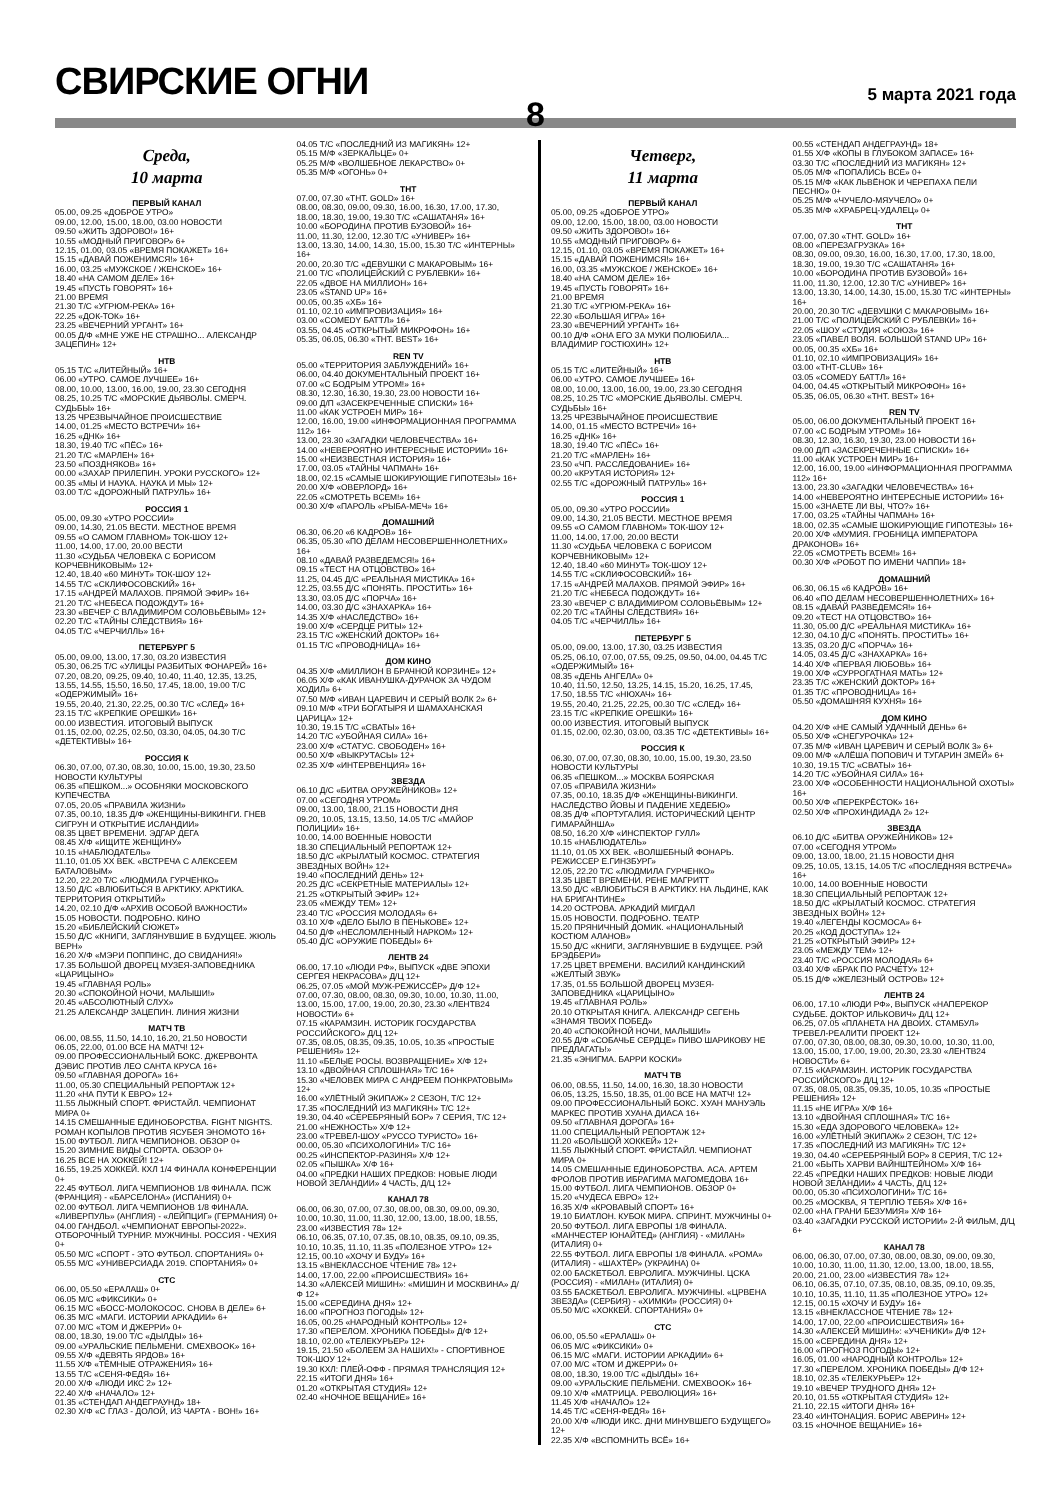СВИРСКИЕ ОГНИ
5 марта 2021 года
8
Среда,
10 марта
ПЕРВЫЙ КАНАЛ
05.00, 09.25 «ДОБРОЕ УТРО»
09.00, 12.00, 15.00, 18.00, 03.00 НОВОСТИ
09.50 «ЖИТЬ ЗДОРОВО!» 16+
10.55 «МОДНЫЙ ПРИГОВОР» 6+
12.15, 01.00, 03.05 «ВРЕМЯ ПОКАЖЕТ» 16+
15.15 «ДАВАЙ ПОЖЕНИМСЯ!» 16+
16.00, 03.25 «МУЖСКОЕ / ЖЕНСКОЕ» 16+
18.40 «НА САМОМ ДЕЛЕ» 16+
19.45 «ПУСТЬ ГОВОРЯТ» 16+
21.00 ВРЕМЯ
21.30 Т/С «УГРЮМ-РЕКА» 16+
22.25 «ДОК-ТОК» 16+
23.25 «ВЕЧЕРНИЙ УРГАНТ» 16+
00.05 Д/Ф «МНЕ УЖЕ НЕ СТРАШНО... АЛЕКСАНДР ЗАЦЕПИН» 12+
НТВ
05.15 Т/С «ЛИТЕЙНЫЙ» 16+
06.00 «УТРО. САМОЕ ЛУЧШЕЕ» 16+
08.00, 10.00, 13.00, 16.00, 19.00, 23.30 СЕГОДНЯ
08.25, 10.25 Т/С «МОРСКИЕ ДЬЯВОЛЫ. СМЕРЧ. СУДЬБЫ» 16+
13.25 ЧРЕЗВЫЧАЙНОЕ ПРОИСШЕСТВИЕ
14.00, 01.25 «МЕСТО ВСТРЕЧИ» 16+
16.25 «ДНК» 16+
18.30, 19.40 Т/С «ПЁС» 16+
21.20 Т/С «МАРЛЕН» 16+
23.50 «ПОЗДНЯКОВ» 16+
00.00 «ЗАХАР ПРИЛЕПИН. УРОКИ РУССКОГО» 12+
00.35 «МЫ И НАУКА. НАУКА И МЫ» 12+
03.00 Т/С «ДОРОЖНЫЙ ПАТРУЛЬ» 16+
РОССИЯ 1
05.00, 09.30 «УТРО РОССИИ»
09.00, 14.30, 21.05 ВЕСТИ. МЕСТНОЕ ВРЕМЯ
09.55 «О САМОМ ГЛАВНОМ» ТОК-ШОУ 12+
11.00, 14.00, 17.00, 20.00 ВЕСТИ
11.30 «СУДЬБА ЧЕЛОВЕКА С БОРИСОМ КОРЧЕВНИКОВЫМ» 12+
12.40, 18.40 «60 МИНУТ» ТОК-ШОУ 12+
14.55 Т/С «СКЛИФОСОВСКИЙ» 16+
17.15 «АНДРЕЙ МАЛАХОВ. ПРЯМОЙ ЭФИР» 16+
21.20 Т/С «НЕБЕСА ПОДОЖДУТ» 16+
23.30 «ВЕЧЕР С ВЛАДИМИРОМ СОЛОВЬЁВЫМ» 12+
02.20 Т/С «ТАЙНЫ СЛЕДСТВИЯ» 16+
04.05 Т/С «ЧЕРЧИЛЛЬ» 16+
ПЕТЕРБУРГ 5
05.00, 09.00, 13.00, 17.30, 03.20 ИЗВЕСТИЯ
05.30, 06.25 Т/С «УЛИЦЫ РАЗБИТЫХ ФОНАРЕЙ» 16+
07.20, 08.20, 09.25, 09.40, 10.40, 11.40, 12.35, 13.25, 13.55, 14.55, 15.50, 16.50, 17.45, 18.00, 19.00 Т/С «ОДЕРЖИМЫЙ» 16+
19.55, 20.40, 21.30, 22.25, 00.30 Т/С «СЛЕД» 16+
23.15 Т/С «КРЕПКИЕ ОРЕШКИ» 16+
00.00 ИЗВЕСТИЯ. ИТОГОВЫЙ ВЫПУСК
01.15, 02.00, 02.25, 02.50, 03.30, 04.05, 04.30 Т/С «ДЕТЕКТИВЫ» 16+
РОССИЯ К
06.30, 07.00, 07.30, 08.30, 10.00, 15.00, 19.30, 23.50 НОВОСТИ КУЛЬТУРЫ
06.35 «ПЕШКОМ...» ОСОБНЯКИ МОСКОВСКОГО КУПЕЧЕСТВА
07.05, 20.05 «ПРАВИЛА ЖИЗНИ»
07.35, 00.10, 18.35 Д/Ф «ЖЕНЩИНЫ-ВИКИНГИ. ГНЕВ СИГРУН И ОТКРЫТИЕ ИСЛАНДИИ»
08.35 ЦВЕТ ВРЕМЕНИ. ЭДГАР ДЕГА
08.45 Х/Ф «ИЩИТЕ ЖЕНЩИНУ»
10.15 «НАБЛЮДАТЕЛЬ»
11.10, 01.05 ХХ ВЕК. «ВСТРЕЧА С АЛЕКСЕЕМ БАТАЛОВЫМ»
12.20, 22.20 Т/С «ЛЮДМИЛА ГУРЧЕНКО»
13.50 Д/С «ВЛЮБИТЬСЯ В АРКТИКУ. АРКТИКА. ТЕРРИТОРИЯ ОТКРЫТИЙ»
14.20, 02.10 Д/Ф «АРХИВ ОСОБОЙ ВАЖНОСТИ»
15.05 НОВОСТИ. ПОДРОБНО. КИНО
15.20 «БИБЛЕЙСКИЙ СЮЖЕТ»
15.50 Д/С «КНИГИ, ЗАГЛЯНУВШИЕ В БУДУЩЕЕ. ЖЮЛЬ ВЕРН»
16.20 Х/Ф «МЭРИ ПОППИНС, ДО СВИДАНИЯ!»
17.35 БОЛЬШОЙ ДВОРЕЦ МУЗЕЯ-ЗАПОВЕДНИКА «ЦАРИЦЫНО»
19.45 «ГЛАВНАЯ РОЛЬ»
20.30 «СПОКОЙНОЙ НОЧИ, МАЛЫШИ!»
20.45 «АБСОЛЮТНЫЙ СЛУХ»
21.25 АЛЕКСАНДР ЗАЦЕПИН. ЛИНИЯ ЖИЗНИ
МАТЧ ТВ
06.00, 08.55, 11.50, 14.10, 16.20, 21.50 НОВОСТИ
06.05, 22.00, 01.00 ВСЕ НА МАТЧ! 12+
09.00 ПРОФЕССИОНАЛЬНЫЙ БОКС. ДЖЕРВОНТА ДЭВИС ПРОТИВ ЛЕО САНТА КРУСА 16+
09.50 «ГЛАВНАЯ ДОРОГА» 16+
11.00, 05.30 СПЕЦИАЛЬНЫЙ РЕПОРТАЖ 12+
11.20 «НА ПУТИ К ЕВРО» 12+
11.55 ЛЫЖНЫЙ СПОРТ. ФРИСТАЙЛ. ЧЕМПИОНАТ МИРА 0+
14.15 СМЕШАННЫЕ ЕДИНОБОРСТВА. FIGHT NIGHTS. РОМАН КОПЫЛОВ ПРОТИВ ЯСУБЕЯ ЭНОМОТО 16+
15.00 ФУТБОЛ. ЛИГА ЧЕМПИОНОВ. ОБЗОР 0+
15.20 ЗИМНИЕ ВИДЫ СПОРТА. ОБЗОР 0+
16.25 ВСЕ НА ХОККЕЙ! 12+
16.55, 19.25 ХОККЕЙ. КХЛ 1/4 ФИНАЛА КОНФЕРЕНЦИИ 0+
22.45 ФУТБОЛ. ЛИГА ЧЕМПИОНОВ 1/8 ФИНАЛА. ПСЖ (ФРАНЦИЯ) - «БАРСЕЛОНА» (ИСПАНИЯ) 0+
02.00 ФУТБОЛ. ЛИГА ЧЕМПИОНОВ 1/8 ФИНАЛА. «ЛИВЕРПУЛЬ» (АНГЛИЯ) - «ЛЕЙПЦИГ» (ГЕРМАНИЯ) 0+
04.00 ГАНДБОЛ. «ЧЕМПИОНАТ ЕВРОПЫ-2022». ОТБОРОЧНЫЙ ТУРНИР. МУЖЧИНЫ. РОССИЯ - ЧЕХИЯ 0+
05.50 М/С «СПОРТ - ЭТО ФУТБОЛ. СПОРТАНИЯ» 0+
05.55 М/С «УНИВЕРСИАДА 2019. СПОРТАНИЯ» 0+
СТС
06.00, 05.50 «ЕРАЛАШ» 0+
06.05 М/С «ФИКСИКИ» 0+
06.15 М/С «БОСС-МОЛОКОСОС. СНОВА В ДЕЛЕ» 6+
06.35 М/С «МАГИ. ИСТОРИИ АРКАДИИ» 6+
07.00 М/С «ТОМ И ДЖЕРРИ» 0+
08.00, 18.30, 19.00 Т/С «ДЫЛДЫ» 16+
09.00 «УРАЛЬСКИЕ ПЕЛЬМЕНИ. СМЕХBOOK» 16+
09.55 Х/Ф «ДЕВЯТЬ ЯРДОВ» 16+
11.55 Х/Ф «ТЁМНЫЕ ОТРАЖЕНИЯ» 16+
13.55 Т/С «СЕНЯ-ФЕДЯ» 16+
20.00 Х/Ф «ЛЮДИ ИКС 2» 12+
22.40 Х/Ф «НАЧАЛО» 12+
01.35 «СТЕНДАП АНДЕГРАУНД» 18+
02.30 Х/Ф «С ГЛАЗ - ДОЛОЙ, ИЗ ЧАРТА - ВОН!» 16+
04.05 Т/С «ПОСЛЕДНИЙ ИЗ МАГИКЯН» 12+
05.15 М/Ф «ЗЕРКАЛЬЦЕ» 0+
05.25 М/Ф «ВОЛШЕБНОЕ ЛЕКАРСТВО» 0+
05.35 М/Ф «ОГОНЬ» 0+
ТНТ
07.00, 07.30 «ТНТ. GOLD» 16+
08.00, 08.30, 09.00, 09.30, 16.00, 16.30, 17.00, 17.30, 18.00, 18.30, 19.00, 19.30 Т/С «САШАТАНЯ» 16+
10.00 «БОРОДИНА ПРОТИВ БУЗОВОЙ» 16+
11.00, 11.30, 12.00, 12.30 Т/С «УНИВЕР» 16+
13.00, 13.30, 14.00, 14.30, 15.00, 15.30 Т/С «ИНТЕРНЫ» 16+
20.00, 20.30 Т/С «ДЕВУШКИ С МАКАРОВЫМ» 16+
21.00 Т/С «ПОЛИЦЕЙСКИЙ С РУБЛЕВКИ» 16+
22.05 «ДВОЕ НА МИЛЛИОН» 16+
23.05 «STAND UP» 16+
00.05, 00.35 «ХБ» 16+
01.10, 02.10 «ИМПРОВИЗАЦИЯ» 16+
03.00 «COMEDY БАТТЛ» 16+
03.55, 04.45 «ОТКРЫТЫЙ МИКРОФОН» 16+
05.35, 06.05, 06.30 «ТНТ. BEST» 16+
REN TV
05.00 «ТЕРРИТОРИЯ ЗАБЛУЖДЕНИЙ» 16+
06.00, 04.40 ДОКУМЕНТАЛЬНЫЙ ПРОЕКТ 16+
07.00 «С БОДРЫМ УТРОМ!» 16+
08.30, 12.30, 16.30, 19.30, 23.00 НОВОСТИ 16+
09.00 Д/П «ЗАСЕКРЕЧЕННЫЕ СПИСКИ» 16+
11.00 «КАК УСТРОЕН МИР» 16+
12.00, 16.00, 19.00 «ИНФОРМАЦИОННАЯ ПРОГРАММА 112» 16+
13.00, 23.30 «ЗАГАДКИ ЧЕЛОВЕЧЕСТВА» 16+
14.00 «НЕВЕРОЯТНО ИНТЕРЕСНЫЕ ИСТОРИИ» 16+
15.00 «НЕИЗВЕСТНАЯ ИСТОРИЯ» 16+
17.00, 03.05 «ТАЙНЫ ЧАПМАН» 16+
18.00, 02.15 «САМЫЕ ШОКИРУЮЩИЕ ГИПОТЕЗЫ» 16+
20.00 Х/Ф «ОВЕРЛОРД» 16+
22.05 «СМОТРЕТЬ ВСЕМ!» 16+
00.30 Х/Ф «ПАРОЛЬ «РЫБА-МЕЧ» 16+
ДОМАШНИЙ
06.30, 06.20 «6 КАДРОВ» 16+
06.35, 05.30 «ПО ДЕЛАМ НЕСОВЕРШЕННОЛЕТНИХ» 16+
08.10 «ДАВАЙ РАЗВЕДЕМСЯ!» 16+
09.15 «ТЕСТ НА ОТЦОВСТВО» 16+
11.25, 04.45 Д/С «РЕАЛЬНАЯ МИСТИКА» 16+
12.25, 03.55 Д/С «ПОНЯТЬ. ПРОСТИТЬ» 16+
13.30, 03.05 Д/С «ПОРЧА» 16+
14.00, 03.30 Д/С «ЗНАХАРКА» 16+
14.35 Х/Ф «НАСЛЕДСТВО» 16+
19.00 Х/Ф «СЕРДЦЕ РИТЫ» 12+
23.15 Т/С «ЖЕНСКИЙ ДОКТОР» 16+
01.15 Т/С «ПРОВОДНИЦА» 16+
ДОМ КИНО
04.35 Х/Ф «МИЛЛИОН В БРАЧНОЙ КОРЗИНЕ» 12+
06.05 Х/Ф «КАК ИВАНУШКА-ДУРАЧОК ЗА ЧУДОМ ХОДИЛ» 6+
07.50 М/Ф «ИВАН ЦАРЕВИЧ И СЕРЫЙ ВОЛК 2» 6+
09.10 М/Ф «ТРИ БОГАТЫРЯ И ШАМАХАНСКАЯ ЦАРИЦА» 12+
10.30, 19.15 Т/С «СВАТЫ» 16+
14.20 Т/С «УБОЙНАЯ СИЛА» 16+
23.00 Х/Ф «СТАТУС. СВОБОДЕН» 16+
00.50 Х/Ф «ВЫКРУТАСЫ» 12+
02.35 Х/Ф «ИНТЕРВЕНЦИЯ» 16+
ЗВЕЗДА
06.10 Д/С «БИТВА ОРУЖЕЙНИКОВ» 12+
07.00 «СЕГОДНЯ УТРОМ»
09.00, 13.00, 18.00, 21.15 НОВОСТИ ДНЯ
09.20, 10.05, 13.15, 13.50, 14.05 Т/С «МАЙОР ПОЛИЦИИ» 16+
10.00, 14.00 ВОЕННЫЕ НОВОСТИ
18.30 СПЕЦИАЛЬНЫЙ РЕПОРТАЖ 12+
18.50 Д/С «КРЫЛАТЫЙ КОСМОС. СТРАТЕГИЯ ЗВЕЗДНЫХ ВОЙН» 12+
19.40 «ПОСЛЕДНИЙ ДЕНЬ» 12+
20.25 Д/С «СЕКРЕТНЫЕ МАТЕРИАЛЫ» 12+
21.25 «ОТКРЫТЫЙ ЭФИР» 12+
23.05 «МЕЖДУ ТЕМ» 12+
23.40 Т/С «РОССИЯ МОЛОДАЯ» 6+
03.10 Х/Ф «ДЕЛО БЫЛО В ПЕНЬКОВЕ» 12+
04.50 Д/Ф «НЕСЛОМЛЕННЫЙ НАРКОМ» 12+
05.40 Д/С «ОРУЖИЕ ПОБЕДЫ» 6+
ЛЕНТВ 24
06.00, 17.10 «ЛЮДИ РФ», ВЫПУСК «ДВЕ ЭПОХИ СЕРГЕЯ НЕКРАСОВА» Д/Ц 12+
06.25, 07.05 «МОЙ МУЖ-РЕЖИССЁР» Д/Ф 12+
07.00, 07.30, 08.00, 08.30, 09.30, 10.00, 10.30, 11.00, 13.00, 15.00, 17.00, 19.00, 20.30, 23.30 «ЛЕНТВ24 НОВОСТИ» 6+
07.15 «КАРАМЗИН. ИСТОРИК ГОСУДАРСТВА РОССИЙСКОГО» Д/Ц 12+
07.35, 08.05, 08.35, 09.35, 10.05, 10.35 «ПРОСТЫЕ РЕШЕНИЯ» 12+
11.10 «БЕЛЫЕ РОСЫ. ВОЗВРАЩЕНИЕ» Х/Ф 12+
13.10 «ДВОЙНАЯ СПЛОШНАЯ» Т/С 16+
15.30 «ЧЕЛОВЕК МИРА С АНДРЕЕМ ПОНКРАТОВЫМ» 12+
16.00 «УЛЁТНЫЙ ЭКИПАЖ» 2 СЕЗОН, Т/С 12+
17.35 «ПОСЛЕДНИЙ ИЗ МАГИКЯН» Т/С 12+
19.30, 04.40 «СЕРЕБРЯНЫЙ БОР» 7 СЕРИЯ, Т/С 12+
21.00 «НЕЖНОСТЬ» Х/Ф 12+
23.00 «ТРЕВЕЛ-ШОУ «РУССО ТУРИСТО» 16+
00.00, 05.30 «ПСИХОЛОГИНИ» Т/С 16+
00.25 «ИНСПЕКТОР-РАЗИНЯ» Х/Ф 12+
02.05 «ПЫШКА» Х/Ф 16+
04.00 «ПРЕДКИ НАШИХ ПРЕДКОВ: НОВЫЕ ЛЮДИ НОВОЙ ЗЕЛАНДИИ» 4 ЧАСТЬ, Д/Ц 12+
КАНАЛ 78
06.00, 06.30, 07.00, 07.30, 08.00, 08.30, 09.00, 09.30, 10.00, 10.30, 11.00, 11.30, 12.00, 13.00, 18.00, 18.55, 23.00 «ИЗВЕСТИЯ 78» 12+
06.10, 06.35, 07.10, 07.35, 08.10, 08.35, 09.10, 09.35, 10.10, 10.35, 11.10, 11.35 «ПОЛЕЗНОЕ УТРО» 12+
12.15, 00.10 «ХОЧУ И БУДУ» 16+
13.15 «ВНЕКЛАССНОЕ ЧТЕНИЕ 78» 12+
14.00, 17.00, 22.00 «ПРОИСШЕСТВИЯ» 16+
14.30 «АЛЕКСЕЙ МИШИН»: «МИШИН И МОСКВИНА» Д/Ф 12+
15.00 «СЕРЕДИНА ДНЯ» 12+
16.00 «ПРОГНОЗ ПОГОДЫ» 12+
16.05, 00.25 «НАРОДНЫЙ КОНТРОЛЬ» 12+
17.30 «ПЕРЕЛОМ. ХРОНИКА ПОБЕДЫ» Д/Ф 12+
18.10, 02.00 «ТЕЛЕКУРЬЕР» 12+
19.15, 21.50 «БОЛЕЕМ ЗА НАШИХ!» - СПОРТИВНОЕ ТОК-ШОУ 12+
19.30 КХЛ: ПЛЕЙ-ОФФ - ПРЯМАЯ ТРАНСЛЯЦИЯ 12+
22.15 «ИТОГИ ДНЯ» 16+
01.20 «ОТКРЫТАЯ СТУДИЯ» 12+
02.40 «НОЧНОЕ ВЕЩАНИЕ» 16+
Четверг,
11 марта
ПЕРВЫЙ КАНАЛ
05.00, 09.25 «ДОБРОЕ УТРО»
09.00, 12.00, 15.00, 18.00, 03.00 НОВОСТИ
09.50 «ЖИТЬ ЗДОРОВО!» 16+
10.55 «МОДНЫЙ ПРИГОВОР» 6+
12.15, 01.10, 03.05 «ВРЕМЯ ПОКАЖЕТ» 16+
15.15 «ДАВАЙ ПОЖЕНИМСЯ!» 16+
16.00, 03.35 «МУЖСКОЕ / ЖЕНСКОЕ» 16+
18.40 «НА САМОМ ДЕЛЕ» 16+
19.45 «ПУСТЬ ГОВОРЯТ» 16+
21.00 ВРЕМЯ
21.30 Т/С «УГРЮМ-РЕКА» 16+
22.30 «БОЛЬШАЯ ИГРА» 16+
23.30 «ВЕЧЕРНИЙ УРГАНТ» 16+
00.10 Д/Ф «ОНА ЕГО ЗА МУКИ ПОЛЮБИЛА... ВЛАДИМИР ГОСТЮХИН» 12+
НТВ
05.15 Т/С «ЛИТЕЙНЫЙ» 16+
06.00 «УТРО. САМОЕ ЛУЧШЕЕ» 16+
08.00, 10.00, 13.00, 16.00, 19.00, 23.30 СЕГОДНЯ
08.25, 10.25 Т/С «МОРСКИЕ ДЬЯВОЛЫ. СМЕРЧ. СУДЬБЫ» 16+
13.25 ЧРЕЗВЫЧАЙНОЕ ПРОИСШЕСТВИЕ
14.00, 01.15 «МЕСТО ВСТРЕЧИ» 16+
16.25 «ДНК» 16+
18.30, 19.40 Т/С «ПЁС» 16+
21.20 Т/С «МАРЛЕН» 16+
23.50 «ЧП. РАССЛЕДОВАНИЕ» 16+
00.20 «КРУТАЯ ИСТОРИЯ» 12+
02.55 Т/С «ДОРОЖНЫЙ ПАТРУЛЬ» 16+
РОССИЯ 1
05.00, 09.30 «УТРО РОССИИ»
09.00, 14.30, 21.05 ВЕСТИ. МЕСТНОЕ ВРЕМЯ
09.55 «О САМОМ ГЛАВНОМ» ТОК-ШОУ 12+
11.00, 14.00, 17.00, 20.00 ВЕСТИ
11.30 «СУДЬБА ЧЕЛОВЕКА С БОРИСОМ КОРЧЕВНИКОВЫМ» 12+
12.40, 18.40 «60 МИНУТ» ТОК-ШОУ 12+
14.55 Т/С «СКЛИФОСОВСКИЙ» 16+
17.15 «АНДРЕЙ МАЛАХОВ. ПРЯМОЙ ЭФИР» 16+
21.20 Т/С «НЕБЕСА ПОДОЖДУТ» 16+
23.30 «ВЕЧЕР С ВЛАДИМИРОМ СОЛОВЬЁВЫМ» 12+
02.20 Т/С «ТАЙНЫ СЛЕДСТВИЯ» 16+
04.05 Т/С «ЧЕРЧИЛЛЬ» 16+
ПЕТЕРБУРГ 5
05.00, 09.00, 13.00, 17.30, 03.25 ИЗВЕСТИЯ
05.25, 06.10, 07.00, 07.55, 09.25, 09.50, 04.00, 04.45 Т/С «ОДЕРЖИМЫЙ» 16+
08.35 «ДЕНЬ АНГЕЛА» 0+
10.40, 11.50, 12.50, 13.25, 14.15, 15.20, 16.25, 17.45, 17.50, 18.55 Т/С «НЮХАЧ» 16+
19.55, 20.40, 21.25, 22.25, 00.30 Т/С «СЛЕД» 16+
23.15 Т/С «КРЕПКИЕ ОРЕШКИ» 16+
00.00 ИЗВЕСТИЯ. ИТОГОВЫЙ ВЫПУСК
01.15, 02.00, 02.30, 03.00, 03.35 Т/С «ДЕТЕКТИВЫ» 16+
РОССИЯ К
06.30, 07.00, 07.30, 08.30, 10.00, 15.00, 19.30, 23.50 НОВОСТИ КУЛЬТУРЫ
06.35 «ПЕШКОМ...» МОСКВА БОЯРСКАЯ
07.05 «ПРАВИЛА ЖИЗНИ»
07.35, 00.10, 18.35 Д/Ф «ЖЕНЩИНЫ-ВИКИНГИ. НАСЛЕДСТВО ЙОВЫ И ПАДЕНИЕ ХЕДЕБЮ»
08.35 Д/Ф «ПОРТУГАЛИЯ. ИСТОРИЧЕСКИЙ ЦЕНТР ГИМАРАЙНША»
08.50, 16.20 Х/Ф «ИНСПЕКТОР ГУЛЛ»
10.15 «НАБЛЮДАТЕЛЬ»
11.10, 01.05 ХХ ВЕК. «ВОЛШЕБНЫЙ ФОНАРЬ. РЕЖИССЕР Е.ГИНЗБУРГ»
12.05, 22.20 Т/С «ЛЮДМИЛА ГУРЧЕНКО»
13.35 ЦВЕТ ВРЕМЕНИ. РЕНЕ МАГРИТТ
13.50 Д/С «ВЛЮБИТЬСЯ В АРКТИКУ. НА ЛЬДИНЕ, КАК НА БРИГАНТИНЕ»
14.20 ОСТРОВА. АРКАДИЙ МИГДАЛ
15.05 НОВОСТИ. ПОДРОБНО. ТЕАТР
15.20 ПРЯНИЧНЫЙ ДОМИК. «НАЦИОНАЛЬНЫЙ КОСТЮМ АЛАНОВ»
15.50 Д/С «КНИГИ, ЗАГЛЯНУВШИЕ В БУДУЩЕЕ. РЭЙ БРЭДБЕРИ»
17.25 ЦВЕТ ВРЕМЕНИ. ВАСИЛИЙ КАНДИНСКИЙ «ЖЕЛТЫЙ ЗВУК»
17.35, 01.55 БОЛЬШОЙ ДВОРЕЦ МУЗЕЯ-ЗАПОВЕДНИКА «ЦАРИЦЫНО»
19.45 «ГЛАВНАЯ РОЛЬ»
20.10 ОТКРЫТАЯ КНИГА. АЛЕКСАНДР СЕГЕНЬ «ЗНАМЯ ТВОИХ ПОБЕД»
20.40 «СПОКОЙНОЙ НОЧИ, МАЛЫШИ!»
20.55 Д/Ф «СОБАЧЬЕ СЕРДЦЕ» ПИВО ШАРИКОВУ НЕ ПРЕДЛАГАТЬ!»
21.35 «ЭНИГМА. БАРРИ КОСКИ»
МАТЧ ТВ
06.00, 08.55, 11.50, 14.00, 16.30, 18.30 НОВОСТИ
06.05, 13.25, 15.50, 18.35, 01.00 ВСЕ НА МАТЧ! 12+
09.00 ПРОФЕССИОНАЛЬНЫЙ БОКС. ХУАН МАНУЭЛЬ МАРКЕС ПРОТИВ ХУАНА ДИАСА 16+
09.50 «ГЛАВНАЯ ДОРОГА» 16+
11.00 СПЕЦИАЛЬНЫЙ РЕПОРТАЖ 12+
11.20 «БОЛЬШОЙ ХОККЕЙ» 12+
11.55 ЛЫЖНЫЙ СПОРТ. ФРИСТАЙЛ. ЧЕМПИОНАТ МИРА 0+
14.05 СМЕШАННЫЕ ЕДИНОБОРСТВА. ACA. АРТЕМ ФРОЛОВ ПРОТИВ ИБРАГИМА МАГОМЕДОВА 16+
15.00 ФУТБОЛ. ЛИГА ЧЕМПИОНОВ. ОБЗОР 0+
15.20 «ЧУДЕСА ЕВРО» 12+
16.35 Х/Ф «КРОВАВЫЙ СПОРТ» 16+
19.10 БИАТЛОН. КУБОК МИРА. СПРИНТ. МУЖЧИНЫ 0+
20.50 ФУТБОЛ. ЛИГА ЕВРОПЫ 1/8 ФИНАЛА. «МАНЧЕСТЕР ЮНАЙТЕД» (АНГЛИЯ) - «МИЛАН» (ИТАЛИЯ) 0+
22.55 ФУТБОЛ. ЛИГА ЕВРОПЫ 1/8 ФИНАЛА. «РОМА» (ИТАЛИЯ) - «ШАХТЁР» (УКРАИНА) 0+
02.00 БАСКЕТБОЛ. ЕВРОЛИГА. МУЖЧИНЫ. ЦСКА (РОССИЯ) - «МИЛАН» (ИТАЛИЯ) 0+
03.55 БАСКЕТБОЛ. ЕВРОЛИГА. МУЖЧИНЫ. «ЦРВЕНА ЗВЕЗДА» (СЕРБИЯ) - «ХИМКИ» (РОССИЯ) 0+
05.50 М/С «ХОККЕЙ. СПОРТАНИЯ» 0+
СТС
06.00, 05.50 «ЕРАЛАШ» 0+
06.05 М/С «ФИКСИКИ» 0+
06.15 М/С «МАГИ. ИСТОРИИ АРКАДИИ» 6+
07.00 М/С «ТОМ И ДЖЕРРИ» 0+
08.00, 18.30, 19.00 Т/С «ДЫЛДЫ» 16+
09.00 «УРАЛЬСКИЕ ПЕЛЬМЕНИ. СМЕХBOOK» 16+
09.10 Х/Ф «МАТРИЦА. РЕВОЛЮЦИЯ» 16+
11.45 Х/Ф «НАЧАЛО» 12+
14.45 Т/С «СЕНЯ-ФЕДЯ» 16+
20.00 Х/Ф «ЛЮДИ ИКС. ДНИ МИНУВШЕГО БУДУЩЕГО» 12+
22.35 Х/Ф «ВСПОМНИТЬ ВСЁ» 16+
00.55 «СТЕНДАП АНДЕГРАУНД» 18+
01.55 Х/Ф «КОПЫ В ГЛУБОКОМ ЗАПАСЕ» 16+
03.30 Т/С «ПОСЛЕДНИЙ ИЗ МАГИКЯН» 12+
05.05 М/Ф «ПОПАЛИСЬ ВСЕ» 0+
05.15 М/Ф «КАК ЛЬВЁНОК И ЧЕРЕПАХА ПЕЛИ ПЕСНЮ» 0+
05.25 М/Ф «ЧУЧЕЛО-МЯУЧЕЛО» 0+
05.35 М/Ф «ХРАБРЕЦ-УДАЛЕЦ» 0+
ТНТ
07.00, 07.30 «ТНТ. GOLD» 16+
08.00 «ПЕРЕЗАГРУЗКА» 16+
08.30, 09.00, 09.30, 16.00, 16.30, 17.00, 17.30, 18.00, 18.30, 19.00, 19.30 Т/С «САШАТАНЯ» 16+
10.00 «БОРОДИНА ПРОТИВ БУЗОВОЙ» 16+
11.00, 11.30, 12.00, 12.30 Т/С «УНИВЕР» 16+
13.00, 13.30, 14.00, 14.30, 15.00, 15.30 Т/С «ИНТЕРНЫ» 16+
20.00, 20.30 Т/С «ДЕВУШКИ С МАКАРОВЫМ» 16+
21.00 Т/С «ПОЛИЦЕЙСКИЙ С РУБЛЕВКИ» 16+
22.05 «ШОУ «СТУДИЯ «СОЮЗ» 16+
23.05 «ПАВЕЛ ВОЛЯ. БОЛЬШОЙ STAND UP» 16+
00.05, 00.35 «ХБ» 16+
01.10, 02.10 «ИМПРОВИЗАЦИЯ» 16+
03.00 «ТНТ-CLUB» 16+
03.05 «COMEDY БАТТЛ» 16+
04.00, 04.45 «ОТКРЫТЫЙ МИКРОФОН» 16+
05.35, 06.05, 06.30 «ТНТ. BEST» 16+
REN TV
05.00, 06.00 ДОКУМЕНТАЛЬНЫЙ ПРОЕКТ 16+
07.00 «С БОДРЫМ УТРОМ!» 16+
08.30, 12.30, 16.30, 19.30, 23.00 НОВОСТИ 16+
09.00 Д/П «ЗАСЕКРЕЧЕННЫЕ СПИСКИ» 16+
11.00 «КАК УСТРОЕН МИР» 16+
12.00, 16.00, 19.00 «ИНФОРМАЦИОННАЯ ПРОГРАММА 112» 16+
13.00, 23.30 «ЗАГАДКИ ЧЕЛОВЕЧЕСТВА» 16+
14.00 «НЕВЕРОЯТНО ИНТЕРЕСНЫЕ ИСТОРИИ» 16+
15.00 «ЗНАЕТЕ ЛИ ВЫ, ЧТО?» 16+
17.00, 03.25 «ТАЙНЫ ЧАПМАН» 16+
18.00, 02.35 «САМЫЕ ШОКИРУЮЩИЕ ГИПОТЕЗЫ» 16+
20.00 Х/Ф «МУМИЯ. ГРОБНИЦА ИМПЕРАТОРА ДРАКОНОВ» 16+
22.05 «СМОТРЕТЬ ВСЕМ!» 16+
00.30 Х/Ф «РОБОТ ПО ИМЕНИ ЧАППИ» 18+
ДОМАШНИЙ
06.30, 06.15 «6 КАДРОВ» 16+
06.40 «ПО ДЕЛАМ НЕСОВЕРШЕННОЛЕТНИХ» 16+
08.15 «ДАВАЙ РАЗВЕДЕМСЯ!» 16+
09.20 «ТЕСТ НА ОТЦОВСТВО» 16+
11.30, 05.00 Д/С «РЕАЛЬНАЯ МИСТИКА» 16+
12.30, 04.10 Д/С «ПОНЯТЬ. ПРОСТИТЬ» 16+
13.35, 03.20 Д/С «ПОРЧА» 16+
14.05, 03.45 Д/С «ЗНАХАРКА» 16+
14.40 Х/Ф «ПЕРВАЯ ЛЮБОВЬ» 16+
19.00 Х/Ф «СУРРОГАТНАЯ МАТЬ» 12+
23.35 Т/С «ЖЕНСКИЙ ДОКТОР» 16+
01.35 Т/С «ПРОВОДНИЦА» 16+
05.50 «ДОМАШНЯЯ КУХНЯ» 16+
ДОМ КИНО
04.20 Х/Ф «НЕ САМЫЙ УДАЧНЫЙ ДЕНЬ» 6+
05.50 Х/Ф «СНЕГУРОЧКА» 12+
07.35 М/Ф «ИВАН ЦАРЕВИЧ И СЕРЫЙ ВОЛК 3» 6+
09.00 М/Ф «АЛЁША ПОПОВИЧ И ТУГАРИН ЗМЕЙ» 6+
10.30, 19.15 Т/С «СВАТЫ» 16+
14.20 Т/С «УБОЙНАЯ СИЛА» 16+
23.00 Х/Ф «ОСОБЕННОСТИ НАЦИОНАЛЬНОЙ ОХОТЫ» 16+
00.50 Х/Ф «ПЕРЕКРЁСТОК» 16+
02.50 Х/Ф «ПРОХИНДИАДА 2» 12+
ЗВЕЗДА
06.10 Д/С «БИТВА ОРУЖЕЙНИКОВ» 12+
07.00 «СЕГОДНЯ УТРОМ»
09.00, 13.00, 18.00, 21.15 НОВОСТИ ДНЯ
09.25, 10.05, 13.15, 14.05 Т/С «ПОСЛЕДНЯЯ ВСТРЕЧА» 16+
10.00, 14.00 ВОЕННЫЕ НОВОСТИ
18.30 СПЕЦИАЛЬНЫЙ РЕПОРТАЖ 12+
18.50 Д/С «КРЫЛАТЫЙ КОСМОС. СТРАТЕГИЯ ЗВЕЗДНЫХ ВОЙН» 12+
19.40 «ЛЕГЕНДЫ КОСМОСА» 6+
20.25 «КОД ДОСТУПА» 12+
21.25 «ОТКРЫТЫЙ ЭФИР» 12+
23.05 «МЕЖДУ ТЕМ» 12+
23.40 Т/С «РОССИЯ МОЛОДАЯ» 6+
03.40 Х/Ф «БРАК ПО РАСЧЕТУ» 12+
05.15 Д/Ф «ЖЕЛЕЗНЫЙ ОСТРОВ» 12+
ЛЕНТВ 24
06.00, 17.10 «ЛЮДИ РФ», ВЫПУСК «НАПЕРЕКОР СУДЬБЕ. ДОКТОР ИЛЬКОВИЧ» Д/Ц 12+
06.25, 07.05 «ПЛАНЕТА НА ДВОИХ. СТАМБУЛ» ТРЕВЕЛ-РЕАЛИТИ ПРОЕКТ 12+
07.00, 07.30, 08.00, 08.30, 09.30, 10.00, 10.30, 11.00, 13.00, 15.00, 17.00, 19.00, 20.30, 23.30 «ЛЕНТВ24 НОВОСТИ» 6+
07.15 «КАРАМЗИН. ИСТОРИК ГОСУДАРСТВА РОССИЙСКОГО» Д/Ц 12+
07.35, 08.05, 08.35, 09.35, 10.05, 10.35 «ПРОСТЫЕ РЕШЕНИЯ» 12+
11.15 «НЕ ИГРА» Х/Ф 16+
13.10 «ДВОЙНАЯ СПЛОШНАЯ» Т/С 16+
15.30 «ЕДА ЗДОРОВОГО ЧЕЛОВЕКА» 12+
16.00 «УЛЁТНЫЙ ЭКИПАЖ» 2 СЕЗОН, Т/С 12+
17.35 «ПОСЛЕДНИЙ ИЗ МАГИКЯН» Т/С 12+
19.30, 04.40 «СЕРЕБРЯНЫЙ БОР» 8 СЕРИЯ, Т/С 12+
21.00 «БЫТЬ ХАРВИ ВАЙНШТЕЙНОМ» Х/Ф 16+
22.45 «ПРЕДКИ НАШИХ ПРЕДКОВ: НОВЫЕ ЛЮДИ НОВОЙ ЗЕЛАНДИИ» 4 ЧАСТЬ, Д/Ц 12+
00.00, 05.30 «ПСИХОЛОГИНИ» Т/С 16+
00.25 «МОСКВА, Я ТЕРПЛЮ ТЕБЯ» Х/Ф 16+
02.00 «НА ГРАНИ БЕЗУМИЯ» Х/Ф 16+
03.40 «ЗАГАДКИ РУССКОЙ ИСТОРИИ» 2-Й ФИЛЬМ, Д/Ц 6+
КАНАЛ 78
06.00, 06.30, 07.00, 07.30, 08.00, 08.30, 09.00, 09.30, 10.00, 10.30, 11.00, 11.30, 12.00, 13.00, 18.00, 18.55, 20.00, 21.00, 23.00 «ИЗВЕСТИЯ 78» 12+
06.10, 06.35, 07.10, 07.35, 08.10, 08.35, 09.10, 09.35, 10.10, 10.35, 11.10, 11.35 «ПОЛЕЗНОЕ УТРО» 12+
12.15, 00.15 «ХОЧУ И БУДУ» 16+
13.15 «ВНЕКЛАССНОЕ ЧТЕНИЕ 78» 12+
14.00, 17.00, 22.00 «ПРОИСШЕСТВИЯ» 16+
14.30 «АЛЕКСЕЙ МИШИН»: «УЧЕНИКИ» Д/Ф 12+
15.00 «СЕРЕДИНА ДНЯ» 12+
16.00 «ПРОГНОЗ ПОГОДЫ» 12+
16.05, 01.00 «НАРОДНЫЙ КОНТРОЛЬ» 12+
17.30 «ПЕРЕЛОМ. ХРОНИКА ПОБЕДЫ» Д/Ф 12+
18.10, 02.35 «ТЕЛЕКУРЬЕР» 12+
19.10 «ВЕЧЕР ТРУДНОГО ДНЯ» 12+
20.10, 01.55 «ОТКРЫТАЯ СТУДИЯ» 12+
21.10, 22.15 «ИТОГИ ДНЯ» 16+
23.40 «ИНТОНАЦИЯ. БОРИС АВЕРИН» 12+
03.15 «НОЧНОЕ ВЕЩАНИЕ» 16+